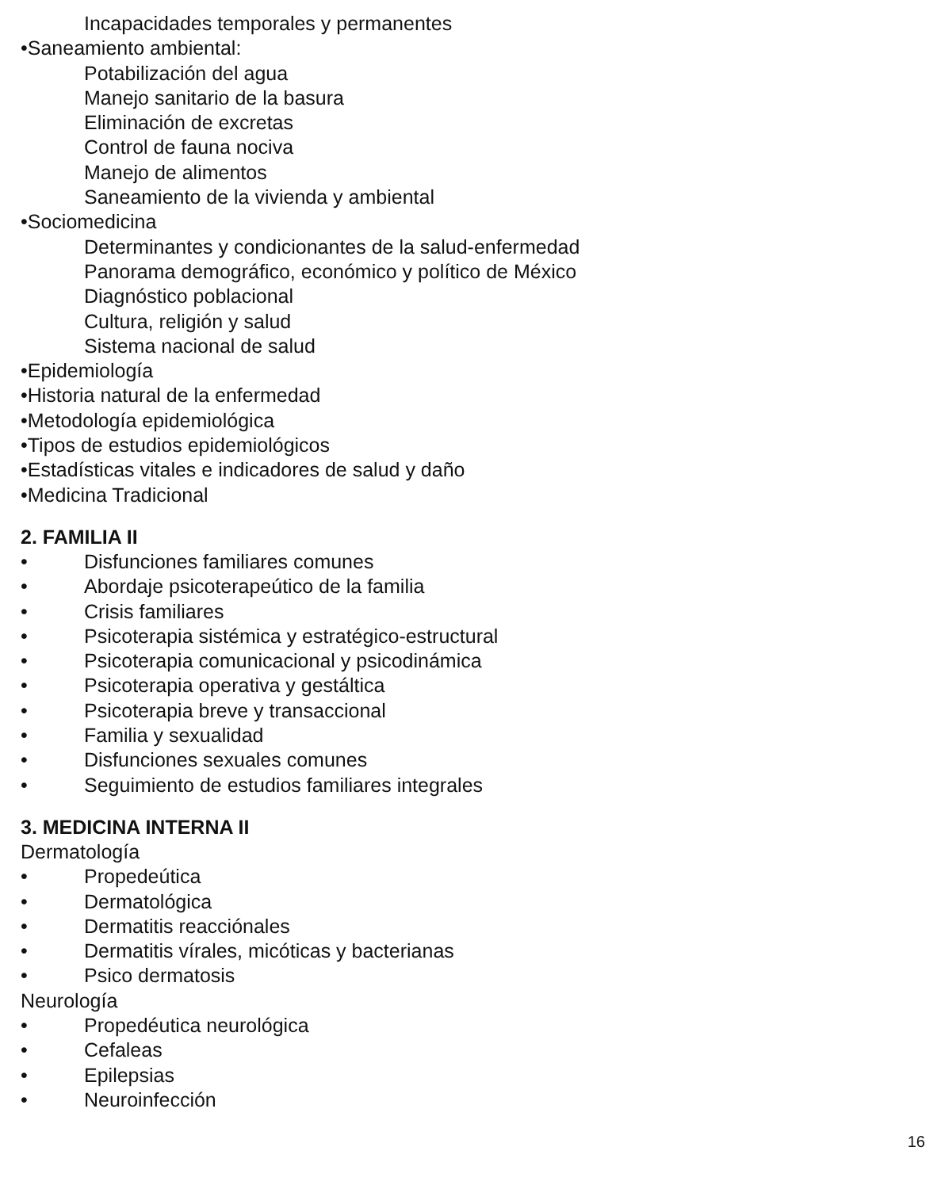Incapacidades temporales y permanentes
•Saneamiento ambiental:
Potabilización del agua
Manejo sanitario de la basura
Eliminación de excretas
Control de fauna nociva
Manejo de alimentos
Saneamiento de la vivienda y ambiental
•Sociomedicina
Determinantes y condicionantes de la salud-enfermedad
Panorama demográfico, económico y político de México
Diagnóstico poblacional
Cultura, religión y salud
Sistema nacional de salud
•Epidemiología
•Historia natural de la enfermedad
•Metodología epidemiológica
•Tipos de estudios epidemiológicos
•Estadísticas vitales e indicadores de salud y daño
•Medicina Tradicional
2. FAMILIA II
• Disfunciones familiares comunes
• Abordaje psicoterapeútico de la familia
• Crisis familiares
• Psicoterapia sistémica y estratégico-estructural
• Psicoterapia comunicacional y psicodinámica
• Psicoterapia operativa y gestáltica
• Psicoterapia breve y transaccional
• Familia y sexualidad
• Disfunciones sexuales comunes
• Seguimiento de estudios familiares integrales
3. MEDICINA INTERNA II
Dermatología
• Propedeútica
• Dermatológica
• Dermatitis reacciónales
• Dermatitis vírales, micóticas y bacterianas
• Psico dermatosis
Neurología
• Propedéutica neurológica
• Cefaleas
• Epilepsias
• Neuroinfección
16